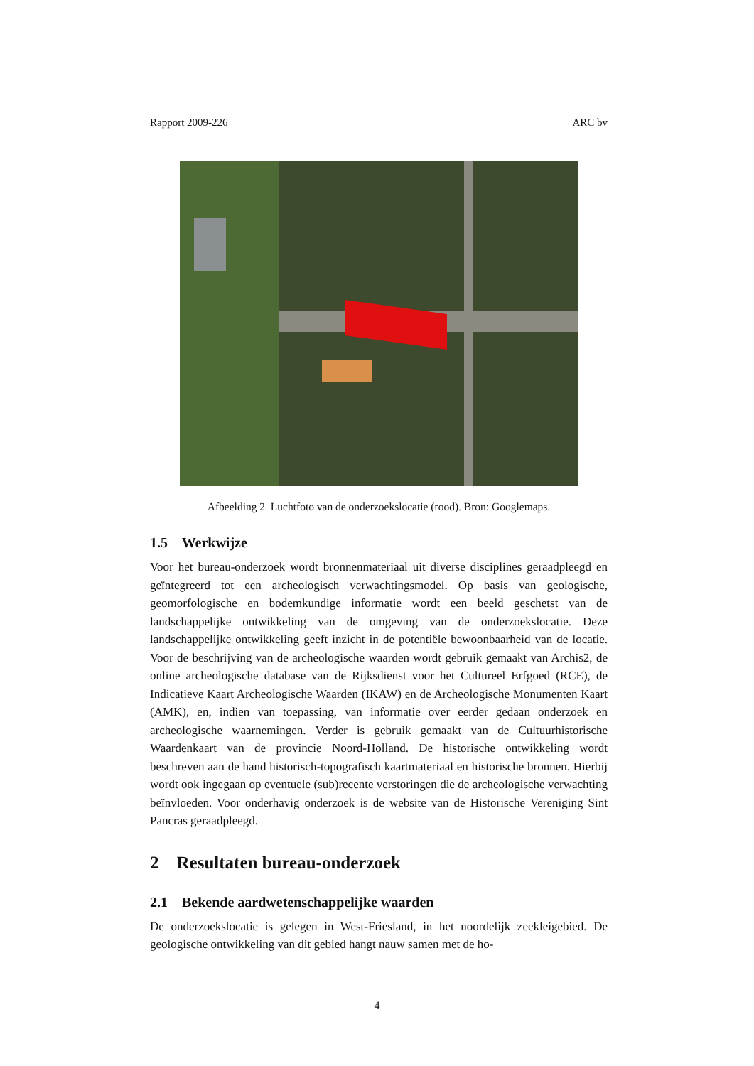Rapport 2009-226 ARC bv
Afbeelding 2 Luchtfoto van de onderzoekslocatie (rood). Bron: Googlemaps.
1.5 Werkwijze
Voor het bureau-onderzoek wordt bronnenmateriaal uit diverse disciplines geraadpleegd en geïntegreerd tot een archeologisch verwachtingsmodel. Op basis van geologische, geomorfologische en bodemkundige informatie wordt een beeld geschetst van de landschappelijke ontwikkeling van de omgeving van de onderzoekslocatie. Deze landschappelijke ontwikkeling geeft inzicht in de potentiële bewoonbaarheid van de locatie. Voor de beschrijving van de archeologische waarden wordt gebruik gemaakt van Archis2, de online archeologische database van de Rijksdienst voor het Cultureel Erfgoed (RCE), de Indicatieve Kaart Archeologische Waarden (IKAW) en de Archeologische Monumenten Kaart (AMK), en, indien van toepassing, van informatie over eerder gedaan onderzoek en archeologische waarnemingen. Verder is gebruik gemaakt van de Cultuurhistorische Waardenkaart van de provincie Noord-Holland. De historische ontwikkeling wordt beschreven aan de hand historisch-topografisch kaartmateriaal en historische bronnen. Hierbij wordt ook ingegaan op eventuele (sub)recente verstoringen die de archeologische verwachting beïnvloeden. Voor onderhavig onderzoek is de website van de Historische Vereniging Sint Pancras geraadpleegd.
2 Resultaten bureau-onderzoek
2.1 Bekende aardwetenschappelijke waarden
De onderzoekslocatie is gelegen in West-Friesland, in het noordelijk zeekleigebied. De geologische ontwikkeling van dit gebied hangt nauw samen met de ho-
4